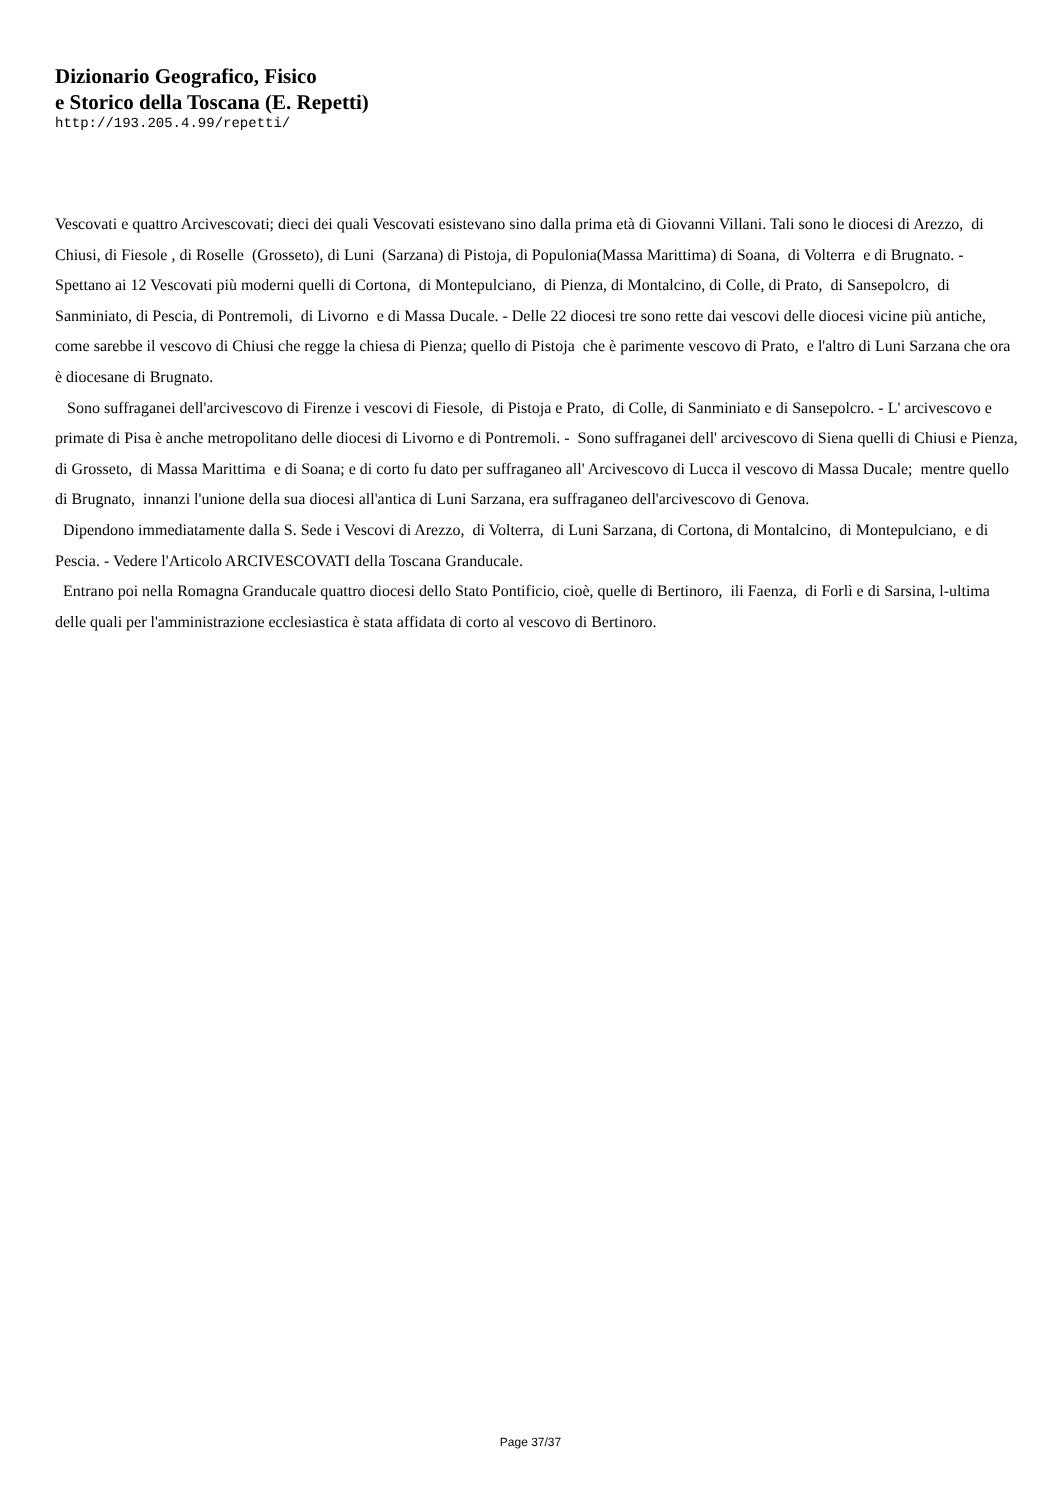Dizionario Geografico, Fisico
e Storico della Toscana (E. Repetti)
http://193.205.4.99/repetti/
Vescovati e quattro Arcivescovati; dieci dei quali Vescovati esistevano sino dalla prima età di Giovanni Villani. Tali sono le diocesi di Arezzo, di Chiusi, di Fiesole , di Roselle (Grosseto), di Luni (Sarzana) di Pistoja, di Populonia(Massa Marittima) di Soana, di Volterra e di Brugnato. - Spettano ai 12 Vescovati più moderni quelli di Cortona, di Montepulciano, di Pienza, di Montalcino, di Colle, di Prato, di Sansepolcro, di Sanminiato, di Pescia, di Pontremoli, di Livorno e di Massa Ducale. - Delle 22 diocesi tre sono rette dai vescovi delle diocesi vicine più antiche, come sarebbe il vescovo di Chiusi che regge la chiesa di Pienza; quello di Pistoja che è parimente vescovo di Prato, e l'altro di Luni Sarzana che ora è diocesane di Brugnato. Sono suffraganei dell'arcivescovo di Firenze i vescovi di Fiesole, di Pistoja e Prato, di Colle, di Sanminiato e di Sansepolcro. - L' arcivescovo e primate di Pisa è anche metropolitano delle diocesi di Livorno e di Pontremoli. - Sono suffraganei dell' arcivescovo di Siena quelli di Chiusi e Pienza, di Grosseto, di Massa Marittima e di Soana; e di corto fu dato per suffraganeo all' Arcivescovo di Lucca il vescovo di Massa Ducale; mentre quello di Brugnato, innanzi l'unione della sua diocesi all'antica di Luni Sarzana, era suffraganeo dell'arcivescovo di Genova. Dipendono immediatamente dalla S. Sede i Vescovi di Arezzo, di Volterra, di Luni Sarzana, di Cortona, di Montalcino, di Montepulciano, e di Pescia. - Vedere l'Articolo ARCIVESCOVATI della Toscana Granducale. Entrano poi nella Romagna Granducale quattro diocesi dello Stato Pontificio, cioè, quelle di Bertinoro, ili Faenza, di Forlì e di Sarsina, l-ultima delle quali per l'amministrazione ecclesiastica è stata affidata di corto al vescovo di Bertinoro.
Page 37/37